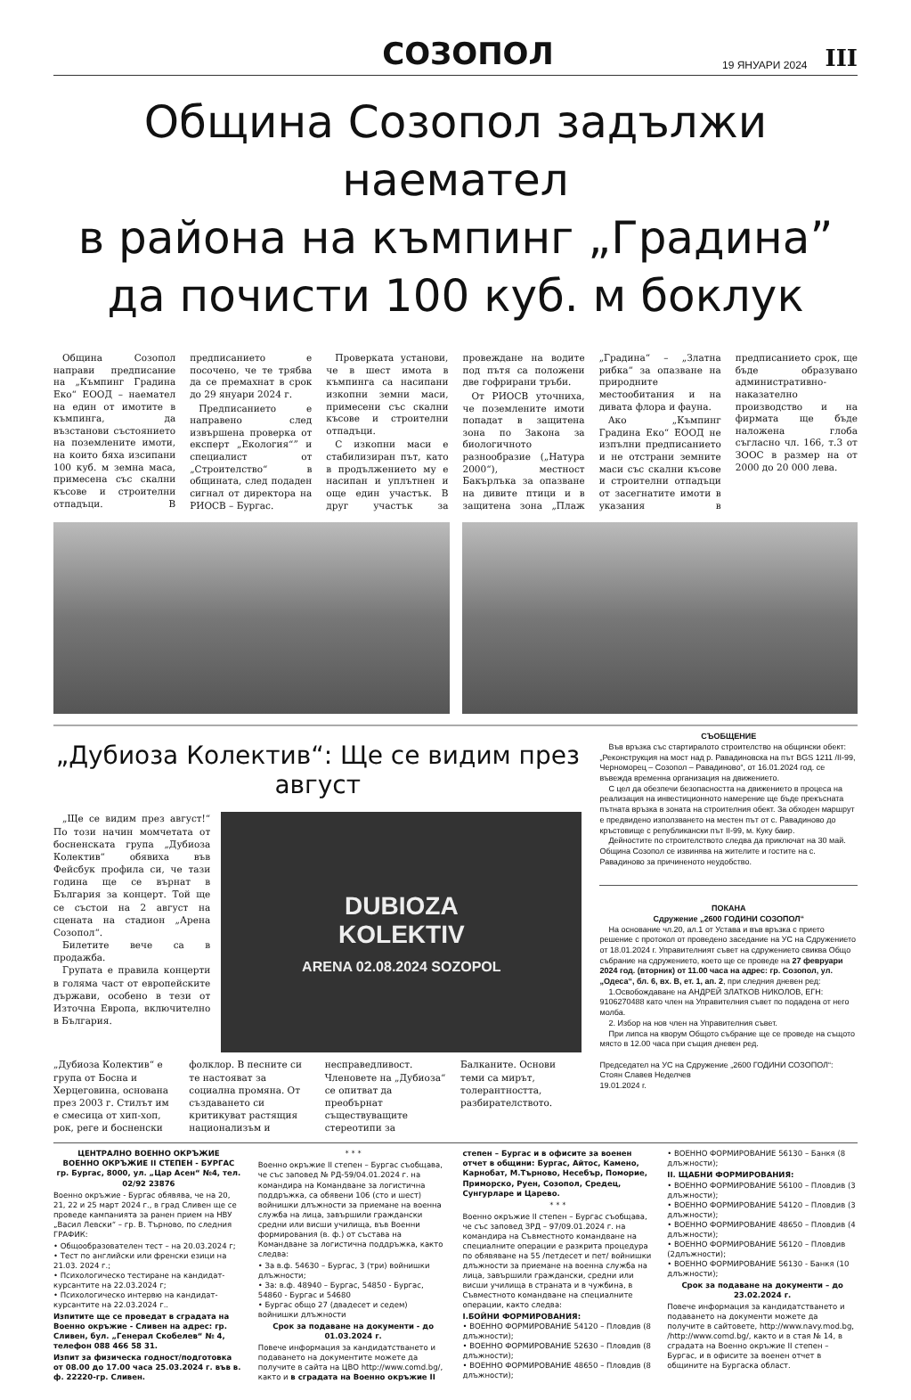СОЗОПОЛ 19 ЯНУАРИ 2024 III
Община Созопол задължи наемател
в района на къмпинг „Градина”
да почисти 100 куб. м боклук
Община Созопол направи предписание на „Къмпинг Градина Еко“ ЕООД – наемател на един от имотите в къмпинга, да възстанови състоянието на поземлените имоти, на които бяха изсипани 100 куб. м земна маса, примесена със скални късове и строителни отпадъци. В предписанието е посочено, че те трябва да се премахнат в срок до 29 януари 2024 г.
Предписанието е направено след извършена проверка от експерт „Екология“” и специалист от „Строителство“ в общината, след подаден сигнал от директора на РИОСВ – Бургас.
Проверката установи, че в шест имота в къмпинга са насипани изкопни земни маси, примесени със скални късове и строителни отпадъци.
С изкопни маси е стабилизиран път, като в продължението му е насипан и уплътнен и още един участък. В друг участък за провеждане на водите под пътя са положени две гофрирани тръби.
От РИОСВ уточниха, че поземлените имоти попадат в защитена зона по Закона за биологичното разнообразие („Натура 2000“), местност Бакърлъка за опазване на дивите птици и в защитена зона „Плаж „Градина“ – „Златна рибка“ за опазване на природните местообитания и на дивата флора и фауна.
Ако „Къмпинг Градина Еко“ ЕООД не изпълни предписанието и не отстрани земните маси със скални късове и строителни отпадъци от засегнатите имоти в указания в предписанието срок, ще бъде образувано административно-наказателно производство и на фирмата ще бъде наложена глоба съгласно чл. 166, т.3 от ЗООС в размер на от 2000 до 20 000 лева.
„Дубиоза Колектив“: Ще се видим през август
„Ще се видим през август!“ По този начин момчетата от босненската група „Дубиоза Колектив“ обявиха във Фейсбук профила си, че тази година ще се върнат в България за концерт. Той ще се състои на 2 август на сцената на стадион „Арена Созопол“.
Билетите вече са в продажба.
Групата е правила концерти в голяма част от европейските държави, особено в тези от Източна Европа, включително в България.
DUBIOZA
KOLEKTIV
ARENA 02.08.2024 SOZOPOL
„Дубиоза Колектив“ е група от Босна и Херцеговина, основана през 2003 г. Стилът им е смесица от хип-хоп, рок, реге и босненски фолклор. В песните си те настояват за социална промяна. От създаването си критикуват растящия национализъм и несправедливост. Членовете на „Дубиоза“ се опитват да преобърнат съществуващите стереотипи за Балканите. Основи теми са мирът, толерантността, разбирателството.
СЪОБЩЕНИЕ
Във връзка със стартиралото строителство на общински обект: „Реконструкция на мост над р. Равадиновска на път BGS 1211 /II-99, Черноморец – Созопол – Равадиново“, от 16.01.2024 год. се въвежда временна организация на движението.
С цел да обезпечи безопасността на движението в процеса на реализация на инвестиционното намерение ще бъде прекъсната пътната връзка в зоната на строителния обект. За обходен маршрут е предвидено използването на местен път от с. Равадиново до кръстовище с републикански път II-99, м. Куку баир.
Дейностите по строителството следва да приключат на 30 май. Община Созопол се извинява на жителите и гостите на с. Равадиново за причиненото неудобство.
ПОКАНА
Сдружение „2600 ГОДИНИ СОЗОПОЛ“
На основание чл.20, ал.1 от Устава и във връзка с прието решение с протокол от проведено заседание на УС на Сдружението от 18.01.2024 г. Управителният съвет на сдружението свиква Общо събрание на сдружението, което ще се проведе на 27 февруари 2024 год. (вторник) от 11.00 часа на адрес: гр. Созопол, ул. „Одеса“, бл. 6, вх. В, ет. 1, ап. 2, при следния дневен ред:
1.Освобождаване на АНДРЕЙ ЗЛАТКОВ НИКОЛОВ, ЕГН: 9106270488 като член на Управителния съвет по подадена от него молба.
2. Избор на нов член на Управителния съвет.
При липса на кворум Общото събрание ще се проведе на същото място в 12.00 часа при същия дневен ред.
Председател на УС на Сдружение „2600 ГОДИНИ СОЗОПОЛ“:
Стоян Славев Неделчев
19.01.2024 г.
ЦЕНТРАЛНО ВОЕННО ОКРЪЖИЕ
ВОЕННО ОКРЪЖИЕ II СТЕПЕН - БУРГАС
гр. Бургас, 8000, ул. „Цар Асен“ №4, тел. 02/92 23876
Военно окръжие - Бургас обявява, че на 20, 21, 22 и 25 март 2024 г., в град Сливен ще се проведе кампанията за ранен прием на НВУ „Васил Левски“ – гр. В. Търново, по следния ГРАФИК:
• Общообразователен тест – на 20.03.2024 г;
• Тест по английски или френски езици на 21.03. 2024 г.;
• Психологическо тестиране на кандидат-курсантите на 22.03.2024 г;
• Психологическо интервю на кандидат-курсантите на 22.03.2024 г..
Изпитите ще се проведат в сградата на Военно окръжие - Сливен на адрес: гр. Сливен, бул. „Генерал Скобелев“ № 4, телефон 088 466 58 31.
Изпит за физическа годност/подготовка от 08.00 до 17.00 часа 25.03.2024 г. във в. ф. 22220-гр. Сливен.
* * *
Военно окръжие II степен – Бургас съобщава, че със заповед № РД-59/04.01.2024 г. на командира на Командване за логистична поддръжка, са обявени 106 (сто и шест) войнишки длъжности за приемане на военна служба на лица, завършили граждански средни или висши училища, във Военни формирования (в. ф.) от състава на Командване за логистична поддръжка, както следва:
• За в.ф. 54630 – Бургас, 3 (три) войнишки длъжности;
• За: в.ф. 48940 – Бургас, 54850 - Бургас, 54860 - Бургас и 54680
• Бургас общо 27 (двадесет и седем) войнишки длъжности
Срок за подаване на документи - до 01.03.2024 г.
Повече информация за кандидатстването и подаването на документите можете да получите в сайта на ЦВО http://www.comd.bg/, както и в сградата на Военно окръжие II степен – Бургас и в офисите за военен отчет в общини: Бургас, Айтос, Камено, Карнобат, М.Търново, Несебър, Поморие, Приморско, Руен, Созопол, Средец, Сунгурларе и Царево.
* * *
Военно окръжие II степен – Бургас съобщава, че със заповед ЗРД – 97/09.01.2024 г. на командира на Съвместното командване на специалните операции е разкрита процедура по обявяване на 55 /петдесет и пет/ войнишки длъжности за приемане на военна служба на лица, завършили граждански, средни или висши училища в страната и в чужбина, в Съвместното командване на специалните операции, както следва:
I.БОЙНИ ФОРМИРОВАНИЯ:
• ВОЕННО ФОРМИРОВАНИЕ 54120 – Пловдив (8 длъжности);
• ВОЕННО ФОРМИРОВАНИЕ 52630 – Пловдив (8 длъжности);
• ВОЕННО ФОРМИРОВАНИЕ 48650 – Пловдив (8 длъжности);
• ВОЕННО ФОРМИРОВАНИЕ 56130 – Банкя (8 длъжности);
II. ЩАБНИ ФОРМИРОВАНИЯ:
• ВОЕННО ФОРМИРОВАНИЕ 56100 – Пловдив (3 длъжности);
• ВОЕННО ФОРМИРОВАНИЕ 54120 – Пловдив (3 длъжности);
• ВОЕННО ФОРМИРОВАНИЕ 48650 – Пловдив (4 длъжности);
• ВОЕННО ФОРМИРОВАНИЕ 56120 – Пловдив (2длъжности);
• ВОЕННО ФОРМИРОВАНИЕ 56130 - Банкя (10 длъжности);
Срок за подаване на документи – до 23.02.2024 г.
Повече информация за кандидатстването и подаването на документи можете да получите в сайтовете, http://www.navy.mod.bg, /http://www.comd.bg/, както и в стая № 14, в сградата на Военно окръжие II степен – Бургас, и в офисите за военен отчет в общините на Бургаска област.